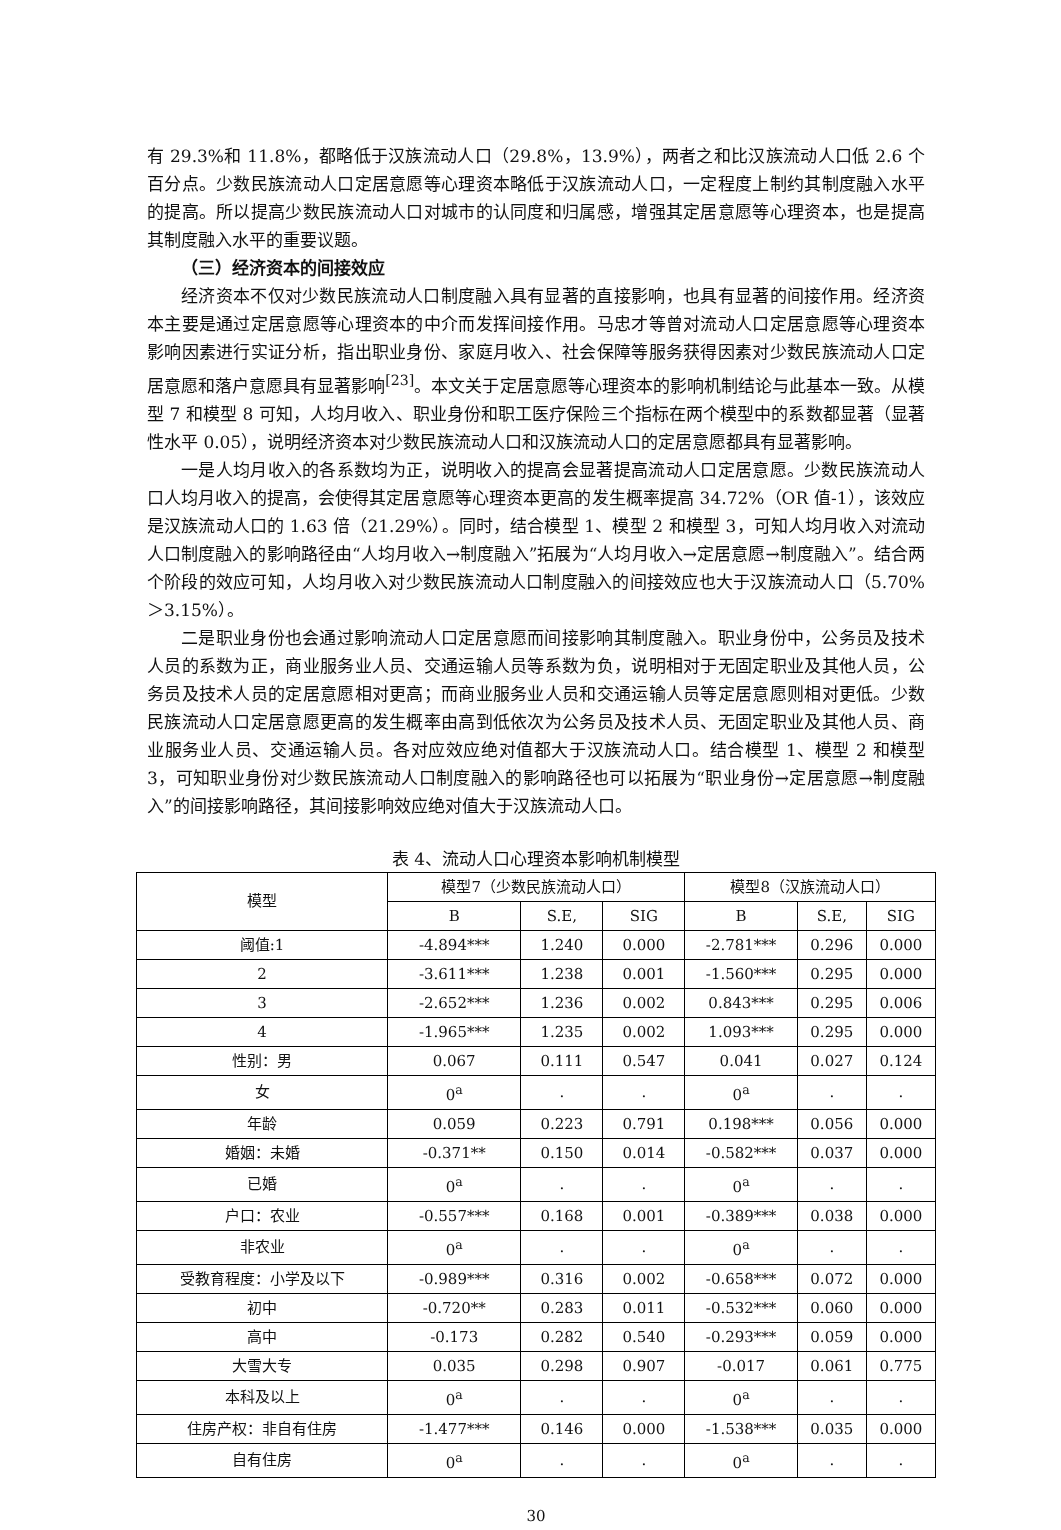有 29.3%和 11.8%，都略低于汉族流动人口（29.8%，13.9%），两者之和比汉族流动人口低 2.6 个百分点。少数民族流动人口定居意愿等心理资本略低于汉族流动人口，一定程度上制约其制度融入水平的提高。所以提高少数民族流动人口对城市的认同度和归属感，增强其定居意愿等心理资本，也是提高其制度融入水平的重要议题。
（三）经济资本的间接效应
经济资本不仅对少数民族流动人口制度融入具有显著的直接影响，也具有显著的间接作用。经济资本主要是通过定居意愿等心理资本的中介而发挥间接作用。马忠才等曾对流动人口定居意愿等心理资本影响因素进行实证分析，指出职业身份、家庭月收入、社会保障等服务获得因素对少数民族流动人口定居意愿和落户意愿具有显著影响<sup>[23]</sup>。本文关于定居意愿等心理资本的影响机制结论与此基本一致。从模型 7 和模型 8 可知，人均月收入、职业身份和职工医疗保险三个指标在两个模型中的系数都显著（显著性水平 0.05），说明经济资本对少数民族流动人口和汉族流动人口的定居意愿都具有显著影响。
一是人均月收入的各系数均为正，说明收入的提高会显著提高流动人口定居意愿。少数民族流动人口人均月收入的提高，会使得其定居意愿等心理资本更高的发生概率提高 34.72%（OR 值-1），该效应是汉族流动人口的 1.63 倍（21.29%）。同时，结合模型 1、模型 2 和模型 3，可知人均月收入对流动人口制度融入的影响路径由“人均月收入→制度融入”拓展为“人均月收入→定居意愿→制度融入”。结合两个阶段的效应可知，人均月收入对少数民族流动人口制度融入的间接效应也大于汉族流动人口（5.70%＞3.15%）。
二是职业身份也会通过影响流动人口定居意愿而间接影响其制度融入。职业身份中，公务员及技术人员的系数为正，商业服务业人员、交通运输人员等系数为负，说明相对于无固定职业及其他人员，公务员及技术人员的定居意愿相对更高；而商业服务业人员和交通运输人员等定居意愿则相对更低。少数民族流动人口定居意愿更高的发生概率由高到低依次为公务员及技术人员、无固定职业及其他人员、商业服务业人员、交通运输人员。各对应效应绝对值都大于汉族流动人口。结合模型 1、模型 2 和模型 3，可知职业身份对少数民族流动人口制度融入的影响路径也可以拓展为“职业身份→定居意愿→制度融入”的间接影响路径，其间接影响效应绝对值大于汉族流动人口。
表 4、流动人口心理资本影响机制模型
| 模型 | 模型7（少数民族流动人口） | | | 模型8（汉族流动人口） | | |
| --- | --- | --- | --- | --- | --- | --- |
| | B | S.E, | SIG | B | S.E, | SIG |
| 阈值:1 | -4.894*** | 1.240 | 0.000 | -2.781*** | 0.296 | 0.000 |
| 2 | -3.611*** | 1.238 | 0.001 | -1.560*** | 0.295 | 0.000 |
| 3 | -2.652*** | 1.236 | 0.002 | 0.843*** | 0.295 | 0.006 |
| 4 | -1.965*** | 1.235 | 0.002 | 1.093*** | 0.295 | 0.000 |
| 性别：男 | 0.067 | 0.111 | 0.547 | 0.041 | 0.027 | 0.124 |
| 女 | 0<sup>a</sup> | . | . | 0<sup>a</sup> | . | . |
| 年龄 | 0.059 | 0.223 | 0.791 | 0.198*** | 0.056 | 0.000 |
| 婚姻：未婚 | -0.371** | 0.150 | 0.014 | -0.582*** | 0.037 | 0.000 |
| 已婚 | 0<sup>a</sup> | . | . | 0<sup>a</sup> | . | . |
| 户口：农业 | -0.557*** | 0.168 | 0.001 | -0.389*** | 0.038 | 0.000 |
| 非农业 | 0<sup>a</sup> | . | . | 0<sup>a</sup> | . | . |
| 受教育程度：小学及以下 | -0.989*** | 0.316 | 0.002 | -0.658*** | 0.072 | 0.000 |
| 初中 | -0.720** | 0.283 | 0.011 | -0.532*** | 0.060 | 0.000 |
| 高中 | -0.173 | 0.282 | 0.540 | -0.293*** | 0.059 | 0.000 |
| 大雪大专 | 0.035 | 0.298 | 0.907 | -0.017 | 0.061 | 0.775 |
| 本科及以上 | 0<sup>a</sup> | . | . | 0<sup>a</sup> | . | . |
| 住房产权：非自有住房 | -1.477*** | 0.146 | 0.000 | -1.538*** | 0.035 | 0.000 |
| 自有住房 | 0<sup>a</sup> | . | . | 0<sup>a</sup> | . | . |
30